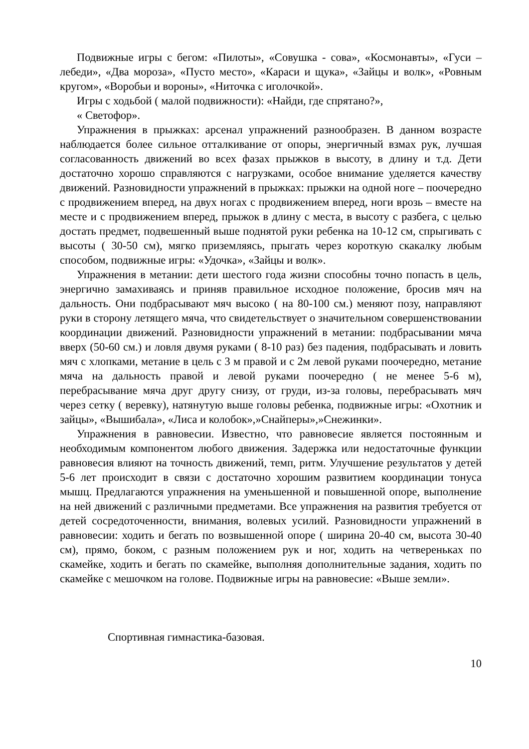Подвижные игры с бегом: «Пилоты», «Совушка - сова», «Космонавты», «Гуси – лебеди», «Два мороза», «Пусто место», «Караси и щука», «Зайцы и волк», «Ровным кругом», «Воробьи и вороны», «Ниточка с иголочкой».
Игры с ходьбой ( малой подвижности): «Найди, где спрятано?»,
« Светофор».
Упражнения в прыжках: арсенал упражнений разнообразен. В данном возрасте наблюдается более сильное отталкивание от опоры, энергичный взмах рук, лучшая согласованность движений во всех фазах прыжков в высоту, в длину и т.д. Дети достаточно хорошо справляются с нагрузками, особое внимание уделяется качеству движений. Разновидности упражнений в прыжках: прыжки на одной ноге – поочередно с продвижением вперед, на двух ногах с продвижением вперед, ноги врозь – вместе на месте и с продвижением вперед, прыжок в длину с места, в высоту с разбега, с целью достать предмет, подвешенный выше поднятой руки ребенка на 10-12 см, спрыгивать с высоты ( 30-50 см), мягко приземляясь, прыгать через короткую скакалку любым способом, подвижные игры: «Удочка», «Зайцы и волк».
Упражнения в метании: дети шестого года жизни способны точно попасть в цель, энергично замахиваясь и приняв правильное исходное положение, бросив мяч на дальность. Они подбрасывают мяч высоко ( на 80-100 см.) меняют позу, направляют руки в сторону летящего мяча, что свидетельствует о значительном совершенствовании координации движений. Разновидности упражнений в метании: подбрасывании мяча вверх (50-60 см.) и ловля двумя руками ( 8-10 раз) без падения, подбрасывать и ловить мяч с хлопками, метание в цель с 3 м правой и с 2м левой руками поочередно, метание мяча на дальность правой и левой руками поочередно ( не менее 5-6 м), перебрасывание мяча друг другу снизу, от груди, из-за головы, перебрасывать мяч через сетку ( веревку), натянутую выше головы ребенка, подвижные игры: «Охотник и зайцы», «Вышибала», «Лиса и колобок»,»Снайперы»,»Снежинки».
Упражнения в равновесии. Известно, что равновесие является постоянным и необходимым компонентом любого движения. Задержка или недостаточные функции равновесия влияют на точность движений, темп, ритм. Улучшение результатов у детей 5-6 лет происходит в связи с достаточно хорошим развитием координации тонуса мышц. Предлагаются упражнения на уменьшенной и повышенной опоре, выполнение на ней движений с различными предметами. Все упражнения на развития требуется от детей сосредоточенности, внимания, волевых усилий. Разновидности упражнений в равновесии: ходить и бегать по возвышенной опоре ( ширина 20-40 см, высота 30-40 см), прямо, боком, с разным положением рук и ног, ходить на четвереньках по скамейке, ходить и бегать по скамейке, выполняя дополнительные задания, ходить по скамейке с мешочком на голове. Подвижные игры на равновесие: «Выше земли».
Спортивная гимнастика-базовая.
10